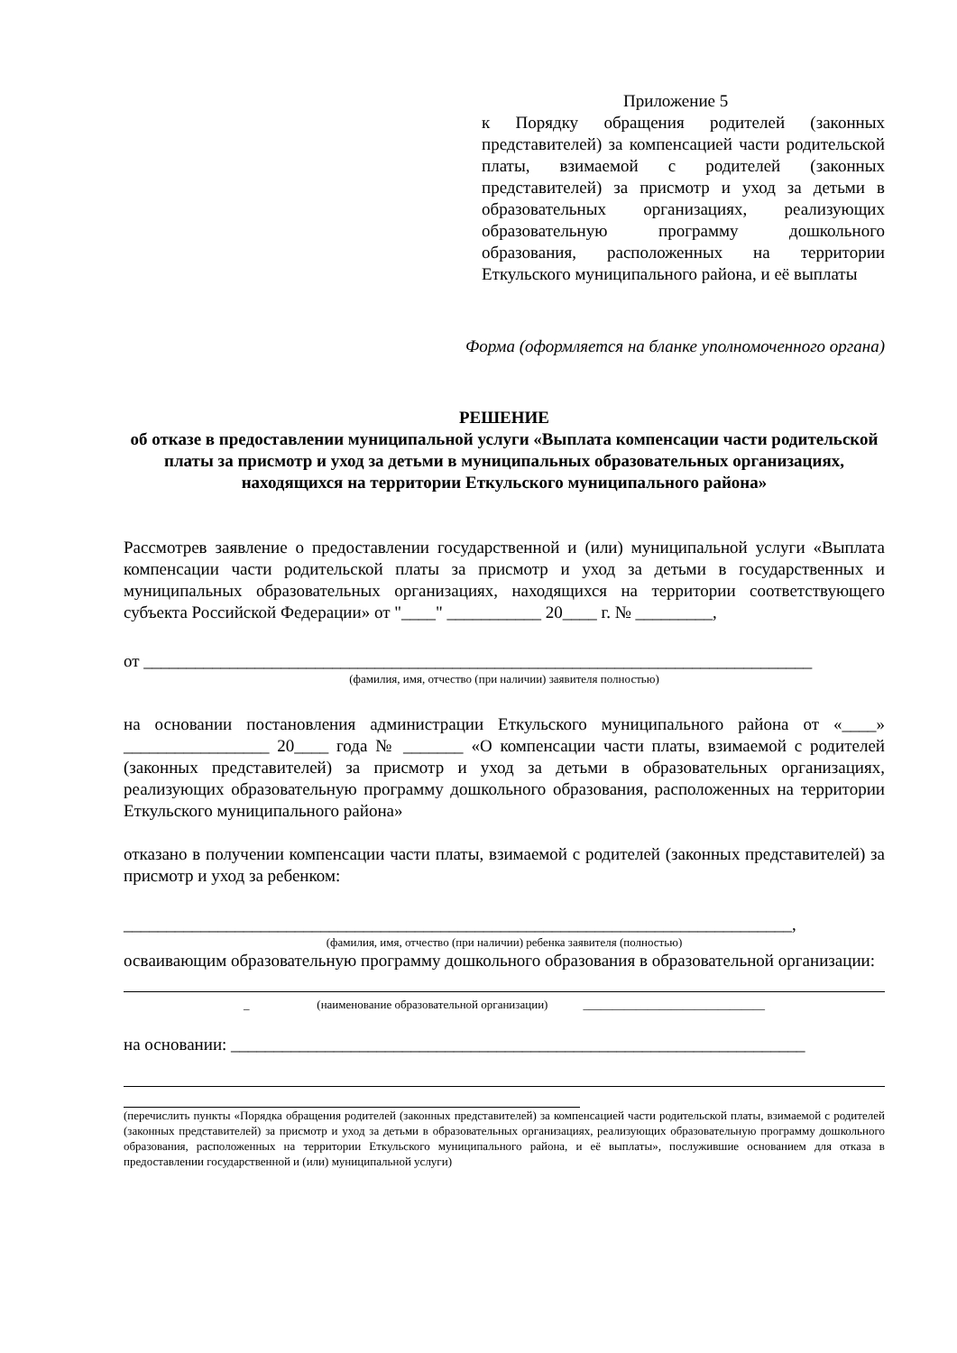Приложение 5
к Порядку обращения родителей (законных представителей) за компенсацией части родительской платы, взимаемой с родителей (законных представителей) за присмотр и уход за детьми в образовательных организациях, реализующих образовательную программу дошкольного образования, расположенных на территории Еткульского муниципального района, и её выплаты
Форма (оформляется на бланке уполномоченного органа)
РЕШЕНИЕ
об отказе в предоставлении муниципальной услуги «Выплата компенсации части родительской платы за присмотр и уход за детьми в муниципальных образовательных организациях, находящихся на территории Еткульского муниципального района»
Рассмотрев заявление о предоставлении государственной и (или) муниципальной услуги «Выплата компенсации части родительской платы за присмотр и уход за детьми в государственных и муниципальных образовательных организациях, находящихся на территории соответствующего субъекта Российской Федерации» от "____" ___________ 20____ г. № _________,
от ______________________________________________________________________________
(фамилия, имя, отчество (при наличии) заявителя полностью)
на основании постановления администрации Еткульского муниципального района от «____» _________________ 20____ года № _______ «О компенсации части платы, взимаемой с родителей (законных представителей) за присмотр и уход за детьми в образовательных организациях, реализующих образовательную программу дошкольного образования, расположенных на территории Еткульского муниципального района»
отказано в получении компенсации части платы, взимаемой с родителей (законных представителей) за присмотр и уход за ребенком:
______________________________________________________________________________,
(фамилия, имя, отчество (при наличии) ребенка заявителя (полностью)
освaивающим образовательную программу дошкольного образования в образовательной организации:
_ (наименование образовательной организации) _______________________________
на основании: ___________________________________________________________________
(перечислить пункты «Порядка обращения родителей (законных представителей) за компенсацией части родительской платы, взимаемой с родителей (законных представителей) за присмотр и уход за детьми в образовательных организациях, реализующих образовательную программу дошкольного образования, расположенных на территории Еткульского муниципального района, и её выплаты», послужившие основанием для отказа в предоставлении государственной и (или) муниципальной услуги)